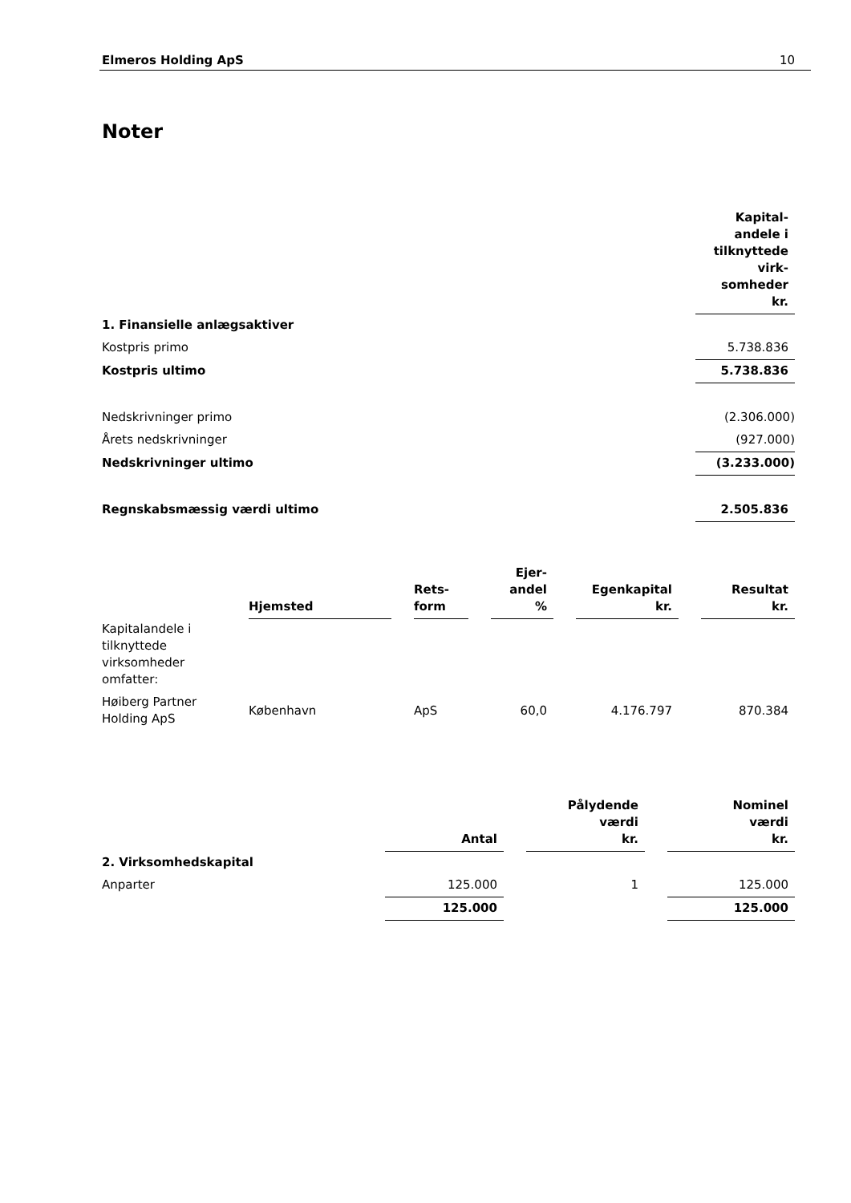Elmeros Holding ApS 10
Noter
| | Kapital- andele i tilknyttede virk- somheder kr. |
| 1. Finansielle anlægsaktiver | |
| Kostpris primo | 5.738.836 |
| Kostpris ultimo | 5.738.836 |
| Nedskrivninger primo | (2.306.000) |
| Årets nedskrivninger | (927.000) |
| Nedskrivninger ultimo | (3.233.000) |
| Regnskabsmæssig værdi ultimo | 2.505.836 |
| | Hjemsted | | Rets- form | | Ejer- andel % | | Egenkapital kr. | | Resultat kr. |
| Kapitalandele i tilknyttede virksomheder omfatter: | | | | | | | | | |
| Høiberg Partner Holding ApS | København | | ApS | | 60,0 | | 4.176.797 | | 870.384 |
| | Antal | | Pålydende værdi kr. | | Nominel værdi kr. |
| 2. Virksomhedskapital | | | | | |
| Anparter | 125.000 | | 1 | | 125.000 |
| | 125.000 | | | | 125.000 |